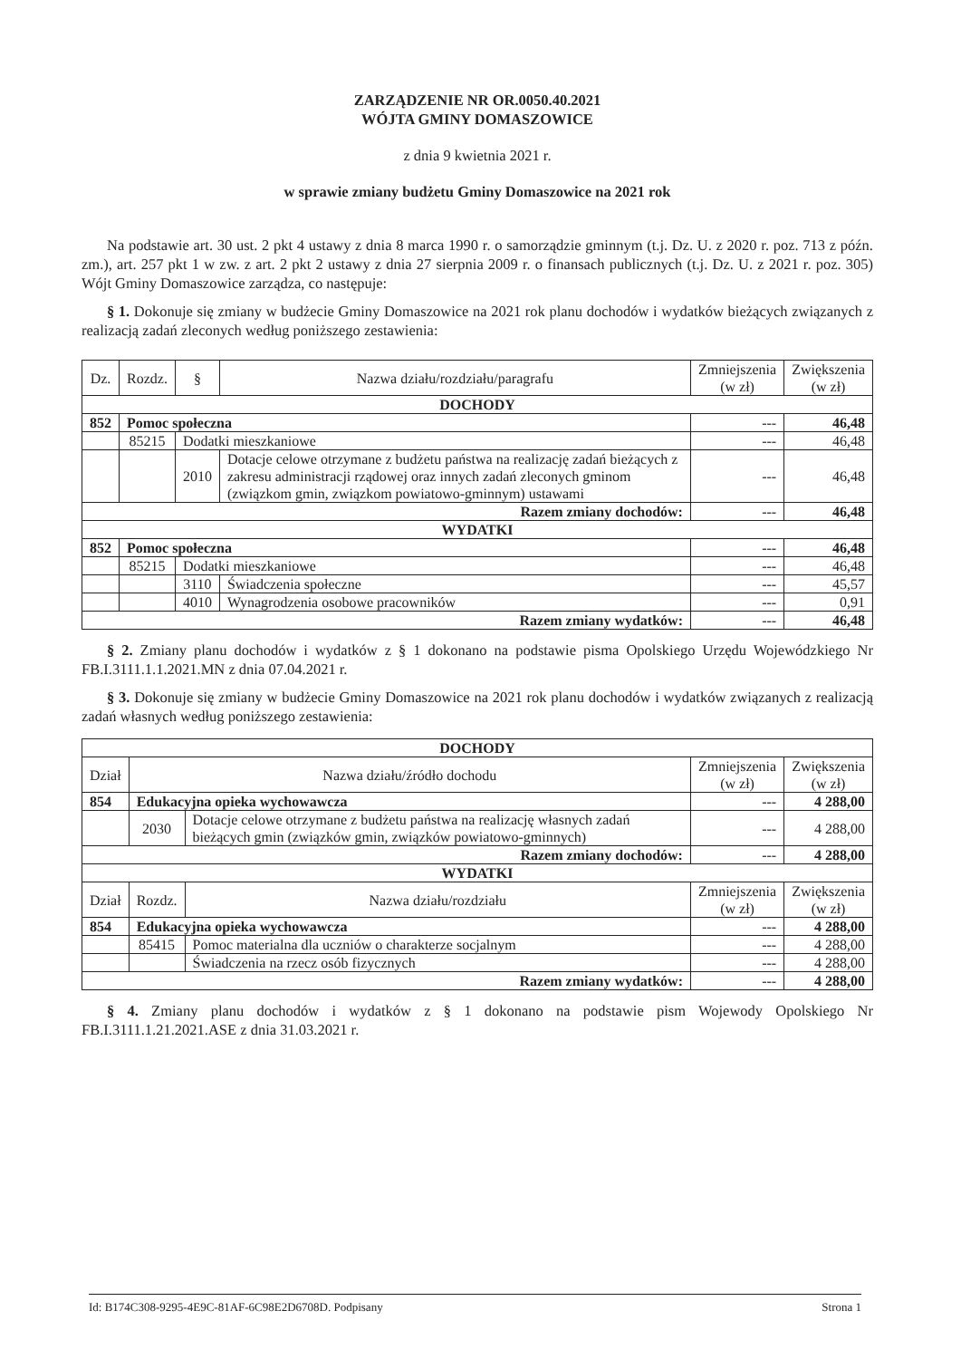ZARZĄDZENIE NR OR.0050.40.2021
WÓJTA GMINY DOMASZOWICE
z dnia 9 kwietnia 2021 r.
w sprawie zmiany budżetu Gminy Domaszowice na 2021 rok
Na podstawie art. 30 ust. 2 pkt 4 ustawy z dnia 8 marca 1990 r. o samorządzie gminnym (t.j. Dz. U. z 2020 r. poz. 713 z późn. zm.), art. 257 pkt 1 w zw. z art. 2 pkt 2 ustawy z dnia 27 sierpnia 2009 r. o finansach publicznych (t.j. Dz. U. z 2021 r. poz. 305) Wójt Gminy Domaszowice zarządza, co następuje:
§ 1. Dokonuje się zmiany w budżecie Gminy Domaszowice na 2021 rok planu dochodów i wydatków bieżących związanych z realizacją zadań zleconych według poniższego zestawienia:
| Dz. | Rozdz. | § | Nazwa działu/rozdziału/paragrafu | Zmniejszenia (w zł) | Zwiększenia (w zł) |
| --- | --- | --- | --- | --- | --- |
| DOCHODY | | | | | |
| 852 | Pomoc społeczna | | | --- | 46,48 |
| | 85215 | Dodatki mieszkaniowe | | --- | 46,48 |
| | | 2010 | Dotacje celowe otrzymane z budżetu państwa na realizację zadań bieżących z zakresu administracji rządowej oraz innych zadań zleconych gminom (związkom gmin, związkom powiatowo-gminnym) ustawami | --- | 46,48 |
| Razem zmiany dochodów: | | | | --- | 46,48 |
| WYDATKI | | | | | |
| 852 | Pomoc społeczna | | | --- | 46,48 |
| | 85215 | Dodatki mieszkaniowe | | --- | 46,48 |
| | | 3110 | Świadczenia społeczne | --- | 45,57 |
| | | 4010 | Wynagrodzenia osobowe pracowników | --- | 0,91 |
| Razem zmiany wydatków: | | | | --- | 46,48 |
§ 2. Zmiany planu dochodów i wydatków z § 1 dokonano na podstawie pisma Opolskiego Urzędu Wojewódzkiego Nr FB.I.3111.1.1.2021.MN z dnia 07.04.2021 r.
§ 3. Dokonuje się zmiany w budżecie Gminy Domaszowice na 2021 rok planu dochodów i wydatków związanych z realizacją zadań własnych według poniższego zestawienia:
| DOCHODY | | | | |
| Dział | Nazwa działu/źródło dochodu | | Zmniejszenia (w zł) | Zwiększenia (w zł) |
| 854 | Edukacyjna opieka wychowawcza | | --- | 4 288,00 |
| | 2030 | Dotacje celowe otrzymane z budżetu państwa na realizację własnych zadań bieżących gmin (związków gmin, związków powiatowo-gminnych) | --- | 4 288,00 |
| Razem zmiany dochodów: | | | --- | 4 288,00 |
| WYDATKI | | | | |
| Dział | Rozdz. | Nazwa działu/rozdziału | Zmniejszenia (w zł) | Zwiększenia (w zł) |
| 854 | Edukacyjna opieka wychowawcza | | --- | 4 288,00 |
| | 85415 | Pomoc materialna dla uczniów o charakterze socjalnym | --- | 4 288,00 |
| | | Świadczenia na rzecz osób fizycznych | --- | 4 288,00 |
| Razem zmiany wydatków: | | | --- | 4 288,00 |
§ 4. Zmiany planu dochodów i wydatków z § 1 dokonano na podstawie pism Wojewody Opolskiego Nr FB.I.3111.1.21.2021.ASE z dnia 31.03.2021 r.
Id: B174C308-9295-4E9C-81AF-6C98E2D6708D. Podpisany Strona 1